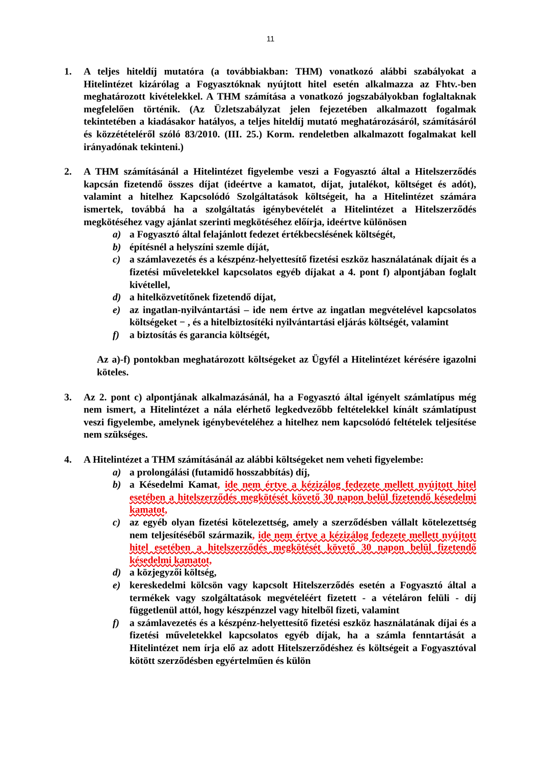11
1. A teljes hiteldíj mutatóra (a továbbiakban: THM) vonatkozó alábbi szabályokat a Hitelintézet kizárólag a Fogyasztóknak nyújtott hitel esetén alkalmazza az Fhtv.-ben meghatározott kivételekkel. A THM számítása a vonatkozó jogszabályokban foglaltaknak megfelelően történik. (Az Üzletszabályzat jelen fejezetében alkalmazott fogalmak tekintetében a kiadásakor hatályos, a teljes hiteldíj mutató meghatározásáról, számításáról és közzétételéről szóló 83/2010. (III. 25.) Korm. rendeletben alkalmazott fogalmakat kell irányadónak tekinteni.)
2. A THM számításánál a Hitelintézet figyelembe veszi a Fogyasztó által a Hitelszerződés kapcsán fizetendő összes díjat (ideértve a kamatot, díjat, jutalékot, költséget és adót), valamint a hitelhez Kapcsolódó Szolgáltatások költségeit, ha a Hitelintézet számára ismertek, továbbá ha a szolgáltatás igénybevételét a Hitelintézet a Hitelszerződés megkötéséhez vagy ajánlat szerinti megkötéséhez előírja, ideértve különösen
a) a Fogyasztó által felajánlott fedezet értékbecslésének költségét,
b) építésnél a helyszíni szemle díját,
c) a számlavezetés és a készpénz-helyettesítő fizetési eszköz használatának díjait és a fizetési műveletekkel kapcsolatos egyéb díjakat a 4. pont f) alpontjában foglalt kivétellel,
d) a hitelközvetítőnek fizetendő díjat,
e) az ingatlan-nyilvántartási – ide nem értve az ingatlan megvételével kapcsolatos költségeket − , és a hitelbiztosítéki nyilvántartási eljárás költségét, valamint
f) a biztosítás és garancia költségét,
Az a)-f) pontokban meghatározott költségeket az Ügyfél a Hitelintézet kérésére igazolni köteles.
3. Az 2. pont c) alpontjának alkalmazásánál, ha a Fogyasztó által igényelt számlatípus még nem ismert, a Hitelintézet a nála elérhető legkedvezőbb feltételekkel kínált számlatípust veszi figyelembe, amelynek igénybevételéhez a hitelhez nem kapcsolódó feltételek teljesítése nem szükséges.
4. A Hitelintézet a THM számításánál az alábbi költségeket nem veheti figyelembe:
a) a prolongálási (futamidő hosszabbítás) díj,
b) a Késedelmi Kamat, ide nem értve a kézizálog fedezete mellett nyújtott hitel esetében a hitelszerződés megkötését követő 30 napon belül fizetendő késedelmi kamatot,
c) az egyéb olyan fizetési kötelezettség, amely a szerződésben vállalt kötelezettség nem teljesítéséből származik, ide nem értve a kézizálog fedezete mellett nyújtott hitel esetében a hitelszerződés megkötését követő 30 napon belül fizetendő késedelmi kamatot,
d) a közjegyzői költség,
e) kereskedelmi kölcsön vagy kapcsolt Hitelszerződés esetén a Fogyasztó által a termékek vagy szolgáltatások megvételéért fizetett - a vételáron felüli - díj függetlenül attól, hogy készpénzzel vagy hitelből fizeti, valamint
f) a számlavezetés és a készpénz-helyettesítő fizetési eszköz használatának díjai és a fizetési műveletekkel kapcsolatos egyéb díjak, ha a számla fenntartását a Hitelintézet nem írja elő az adott Hitelszerződéshez és költségeit a Fogyasztóval kötött szerződésben egyértelműen és külön